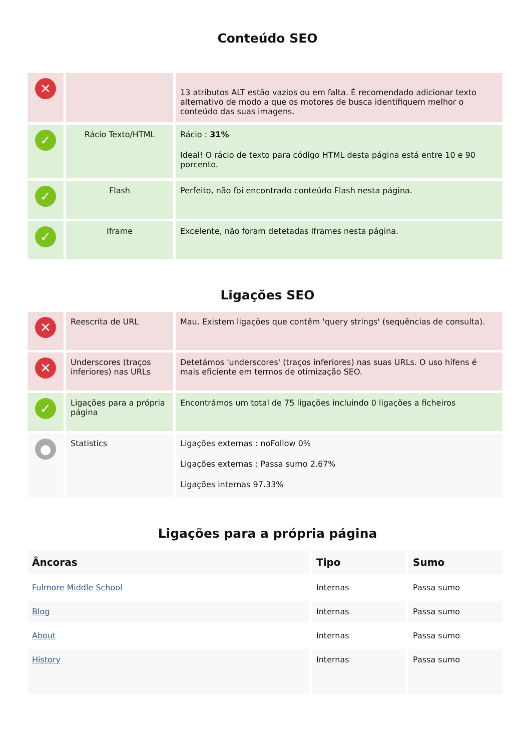Conteúdo SEO
| ✕ | | 13 atributos ALT estão vazios ou em falta. É recomendado adicionar texto alternativo de modo a que os motores de busca identifiquem melhor o conteúdo das suas imagens. |
| ✓ | Rácio Texto/HTML | Rácio : 31% Ideal! O rácio de texto para código HTML desta página está entre 10 e 90 porcento. |
| ✓ | Flash | Perfeito, não foi encontrado conteúdo Flash nesta página. |
| ✓ | Iframe | Excelente, não foram detetadas Iframes nesta página. |
Ligações SEO
| ✕ | Reescrita de URL | Mau. Existem ligações que contêm 'query strings' (sequências de consulta). |
| ✕ | Underscores (traços inferiores) nas URLs | Detetámos 'underscores' (traços inferiores) nas suas URLs. O uso hífens é mais eficiente em termos de otimização SEO. |
| ✓ | Ligações para a própria página | Encontrámos um total de 75 ligações incluindo 0 ligações a ficheiros |
| ● | Statistics | Ligações externas : noFollow 0% Ligações externas : Passa sumo 2.67% Ligações internas 97.33% |
Ligações para a própria página
| Âncoras | Tipo | Sumo |
| --- | --- | --- |
| Fulmore Middle School | Internas | Passa sumo |
| Blog | Internas | Passa sumo |
| About | Internas | Passa sumo |
| History | Internas | Passa sumo |